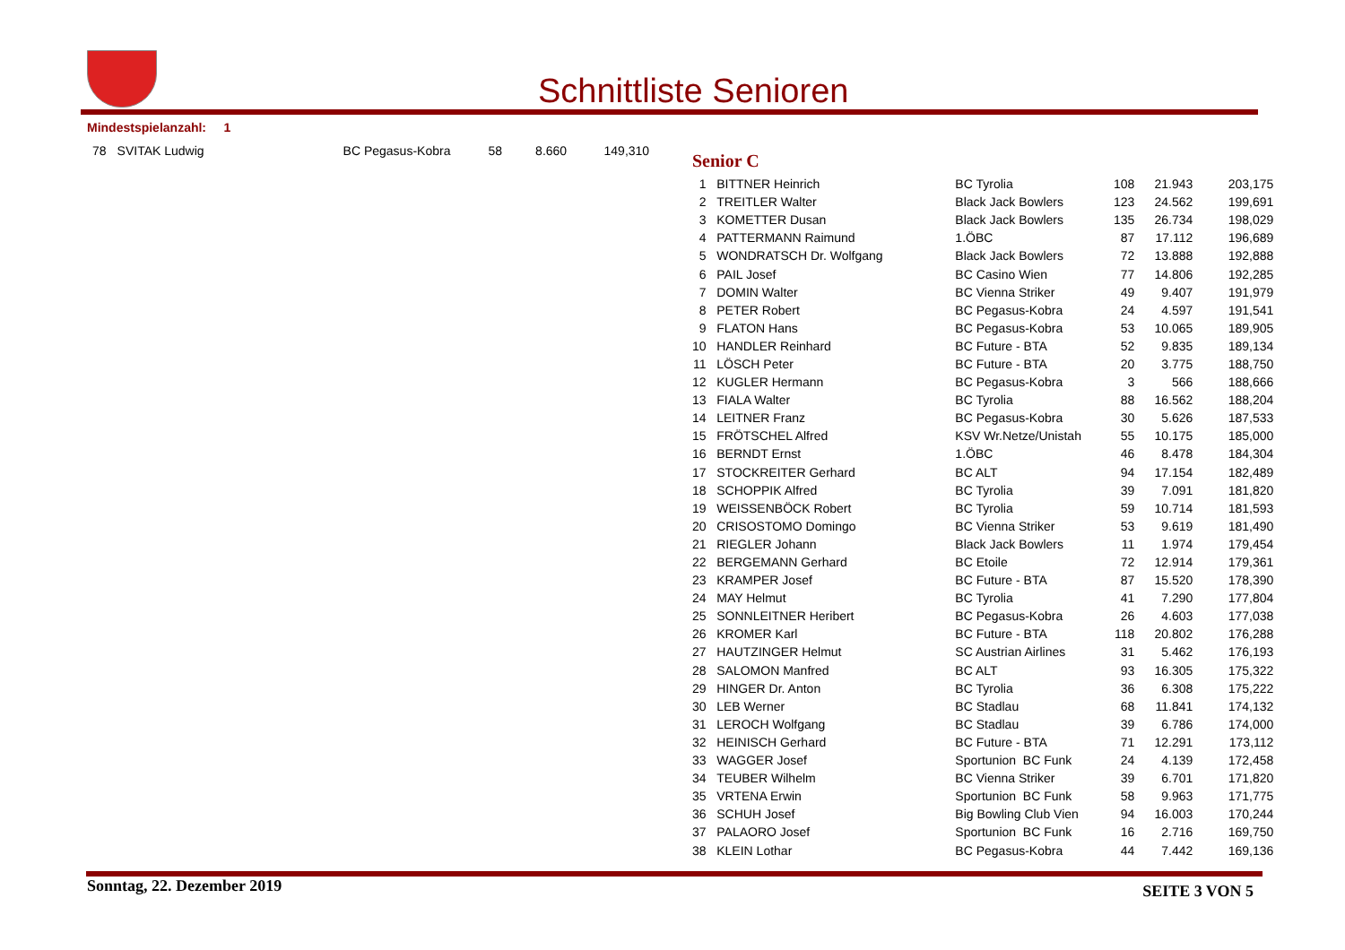Schnittliste Senioren
Mindestspielanzahl: 1
| 78 | SVITAK Ludwig | BC Pegasus-Kobra | 58 | 8.660 | 149,310 |
Senior C
| 1 | BITTNER Heinrich | BC Tyrolia | 108 | 21.943 | 203,175 |
| 2 | TREITLER Walter | Black Jack Bowlers | 123 | 24.562 | 199,691 |
| 3 | KOMETTER Dusan | Black Jack Bowlers | 135 | 26.734 | 198,029 |
| 4 | PATTERMANN Raimund | 1.ÖBC | 87 | 17.112 | 196,689 |
| 5 | WONDRATSCH Dr. Wolfgang | Black Jack Bowlers | 72 | 13.888 | 192,888 |
| 6 | PAIL Josef | BC Casino Wien | 77 | 14.806 | 192,285 |
| 7 | DOMIN Walter | BC Vienna Striker | 49 | 9.407 | 191,979 |
| 8 | PETER Robert | BC Pegasus-Kobra | 24 | 4.597 | 191,541 |
| 9 | FLATON Hans | BC Pegasus-Kobra | 53 | 10.065 | 189,905 |
| 10 | HANDLER Reinhard | BC Future - BTA | 52 | 9.835 | 189,134 |
| 11 | LÖSCH Peter | BC Future - BTA | 20 | 3.775 | 188,750 |
| 12 | KUGLER Hermann | BC Pegasus-Kobra | 3 | 566 | 188,666 |
| 13 | FIALA Walter | BC Tyrolia | 88 | 16.562 | 188,204 |
| 14 | LEITNER Franz | BC Pegasus-Kobra | 30 | 5.626 | 187,533 |
| 15 | FRÖTSCHEL Alfred | KSV Wr.Netze/Unistah | 55 | 10.175 | 185,000 |
| 16 | BERNDT Ernst | 1.ÖBC | 46 | 8.478 | 184,304 |
| 17 | STOCKREITER Gerhard | BC ALT | 94 | 17.154 | 182,489 |
| 18 | SCHOPPIK Alfred | BC Tyrolia | 39 | 7.091 | 181,820 |
| 19 | WEISSENBÖCK Robert | BC Tyrolia | 59 | 10.714 | 181,593 |
| 20 | CRISOSTOMO Domingo | BC Vienna Striker | 53 | 9.619 | 181,490 |
| 21 | RIEGLER Johann | Black Jack Bowlers | 11 | 1.974 | 179,454 |
| 22 | BERGEMANN Gerhard | BC Etoile | 72 | 12.914 | 179,361 |
| 23 | KRAMPER Josef | BC Future - BTA | 87 | 15.520 | 178,390 |
| 24 | MAY Helmut | BC Tyrolia | 41 | 7.290 | 177,804 |
| 25 | SONNLEITNER Heribert | BC Pegasus-Kobra | 26 | 4.603 | 177,038 |
| 26 | KROMER Karl | BC Future - BTA | 118 | 20.802 | 176,288 |
| 27 | HAUTZINGER Helmut | SC Austrian Airlines | 31 | 5.462 | 176,193 |
| 28 | SALOMON Manfred | BC ALT | 93 | 16.305 | 175,322 |
| 29 | HINGER Dr. Anton | BC Tyrolia | 36 | 6.308 | 175,222 |
| 30 | LEB Werner | BC Stadlau | 68 | 11.841 | 174,132 |
| 31 | LEROCH Wolfgang | BC Stadlau | 39 | 6.786 | 174,000 |
| 32 | HEINISCH Gerhard | BC Future - BTA | 71 | 12.291 | 173,112 |
| 33 | WAGGER Josef | Sportunion BC Funk | 24 | 4.139 | 172,458 |
| 34 | TEUBER Wilhelm | BC Vienna Striker | 39 | 6.701 | 171,820 |
| 35 | VRTENA Erwin | Sportunion BC Funk | 58 | 9.963 | 171,775 |
| 36 | SCHUH Josef | Big Bowling Club Vien | 94 | 16.003 | 170,244 |
| 37 | PALAORO Josef | Sportunion BC Funk | 16 | 2.716 | 169,750 |
| 38 | KLEIN Lothar | BC Pegasus-Kobra | 44 | 7.442 | 169,136 |
Sonntag, 22. Dezember 2019 SEITE 3 VON 5